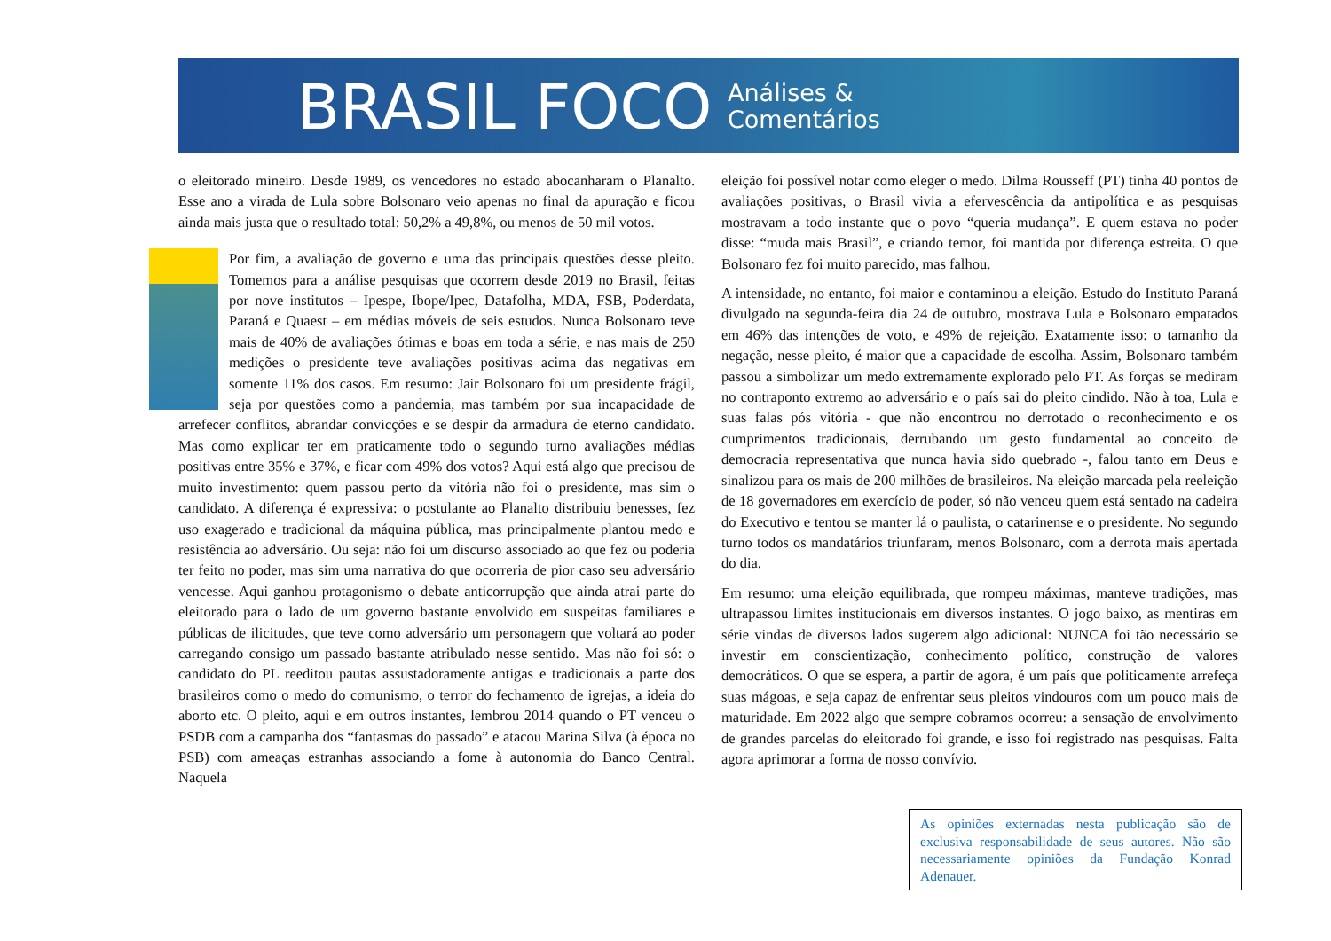BRASIL FOCO
Análises &
Comentários
o eleitorado mineiro. Desde 1989, os vencedores no estado abocanharam o Planalto. Esse ano a virada de Lula sobre Bolsonaro veio apenas no final da apuração e ficou ainda mais justa que o resultado total: 50,2% a 49,8%, ou menos de 50 mil votos.
Por fim, a avaliação de governo e uma das principais questões desse pleito. Tomemos para a análise pesquisas que ocorrem desde 2019 no Brasil, feitas por nove institutos – Ipespe, Ibope/Ipec, Datafolha, MDA, FSB, Poderdata, Paraná e Quaest – em médias móveis de seis estudos. Nunca Bolsonaro teve mais de 40% de avaliações ótimas e boas em toda a série, e nas mais de 250 medições o presidente teve avaliações positivas acima das negativas em somente 11% dos casos. Em resumo: Jair Bolsonaro foi um presidente frágil, seja por questões como a pandemia, mas também por sua incapacidade de arrefecer conflitos, abrandar convicções e se despir da armadura de eterno candidato. Mas como explicar ter em praticamente todo o segundo turno avaliações médias positivas entre 35% e 37%, e ficar com 49% dos votos? Aqui está algo que precisou de muito investimento: quem passou perto da vitória não foi o presidente, mas sim o candidato. A diferença é expressiva: o postulante ao Planalto distribuiu benesses, fez uso exagerado e tradicional da máquina pública, mas principalmente plantou medo e resistência ao adversário. Ou seja: não foi um discurso associado ao que fez ou poderia ter feito no poder, mas sim uma narrativa do que ocorreria de pior caso seu adversário vencesse. Aqui ganhou protagonismo o debate anticorrupção que ainda atrai parte do eleitorado para o lado de um governo bastante envolvido em suspeitas familiares e públicas de ilicitudes, que teve como adversário um personagem que voltará ao poder carregando consigo um passado bastante atribulado nesse sentido. Mas não foi só: o candidato do PL reeditou pautas assustadoramente antigas e tradicionais a parte dos brasileiros como o medo do comunismo, o terror do fechamento de igrejas, a ideia do aborto etc. O pleito, aqui e em outros instantes, lembrou 2014 quando o PT venceu o PSDB com a campanha dos “fantasmas do passado” e atacou Marina Silva (à época no PSB) com ameaças estranhas associando a fome à autonomia do Banco Central. Naquela
eleição foi possível notar como eleger o medo. Dilma Rousseff (PT) tinha 40 pontos de avaliações positivas, o Brasil vivia a efervescência da antipolítica e as pesquisas mostravam a todo instante que o povo “queria mudança”. E quem estava no poder disse: “muda mais Brasil”, e criando temor, foi mantida por diferença estreita. O que Bolsonaro fez foi muito parecido, mas falhou.
A intensidade, no entanto, foi maior e contaminou a eleição. Estudo do Instituto Paraná divulgado na segunda-feira dia 24 de outubro, mostrava Lula e Bolsonaro empatados em 46% das intenções de voto, e 49% de rejeição. Exatamente isso: o tamanho da negação, nesse pleito, é maior que a capacidade de escolha. Assim, Bolsonaro também passou a simbolizar um medo extremamente explorado pelo PT. As forças se mediram no contraponto extremo ao adversário e o país sai do pleito cindido. Não à toa, Lula e suas falas pós vitória - que não encontrou no derrotado o reconhecimento e os cumprimentos tradicionais, derrubando um gesto fundamental ao conceito de democracia representativa que nunca havia sido quebrado -, falou tanto em Deus e sinalizou para os mais de 200 milhões de brasileiros. Na eleição marcada pela reeleição de 18 governadores em exercício de poder, só não venceu quem está sentado na cadeira do Executivo e tentou se manter lá o paulista, o catarinense e o presidente. No segundo turno todos os mandatários triunfaram, menos Bolsonaro, com a derrota mais apertada do dia.
Em resumo: uma eleição equilibrada, que rompeu máximas, manteve tradições, mas ultrapassou limites institucionais em diversos instantes. O jogo baixo, as mentiras em série vindas de diversos lados sugerem algo adicional: NUNCA foi tão necessário se investir em conscientização, conhecimento político, construção de valores democráticos. O que se espera, a partir de agora, é um país que politicamente arrefeça suas mágoas, e seja capaz de enfrentar seus pleitos vindouros com um pouco mais de maturidade. Em 2022 algo que sempre cobramos ocorreu: a sensação de envolvimento de grandes parcelas do eleitorado foi grande, e isso foi registrado nas pesquisas. Falta agora aprimorar a forma de nosso convívio.
As opiniões externadas nesta publicação são de exclusiva responsabilidade de seus autores. Não são necessariamente opiniões da Fundação Konrad Adenauer.